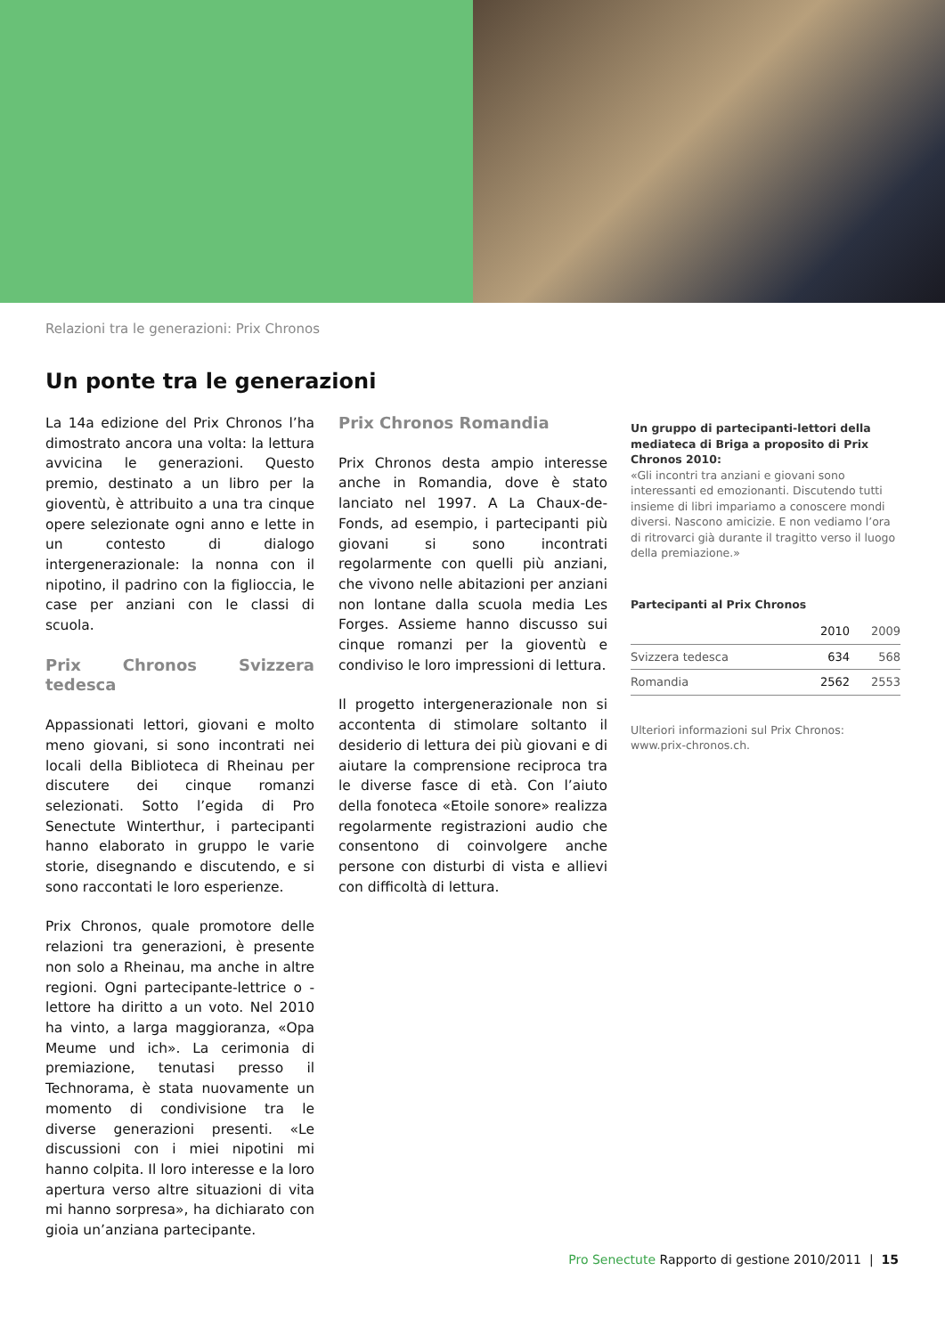Relazioni tra le generazioni: Prix Chronos
Un ponte tra le generazioni
La 14a edizione del Prix Chronos l’ha dimostrato ancora una volta: la lettura avvicina le generazioni. Questo premio, destinato a un libro per la gioventù, è attribuito a una tra cinque opere selezionate ogni anno e lette in un contesto di dialogo intergenerazionale: la nonna con il nipotino, il padrino con la figlioccia, le case per anziani con le classi di scuola.
Prix Chronos Svizzera tedesca
Appassionati lettori, giovani e molto meno giovani, si sono incontrati nei locali della Biblioteca di Rheinau per discutere dei cinque romanzi selezionati. Sotto l’egida di Pro Senectute Winterthur, i partecipanti hanno elaborato in gruppo le varie storie, disegnando e discutendo, e si sono raccontati le loro esperienze.
Prix Chronos, quale promotore delle relazioni tra generazioni, è presente non solo a Rheinau, ma anche in altre regioni. Ogni partecipante-lettrice o -lettore ha diritto a un voto. Nel 2010 ha vinto, a larga maggioranza, «Opa Meume und ich». La cerimonia di premiazione, tenutasi presso il Technorama, è stata nuovamente un momento di condivisione tra le diverse generazioni presenti. «Le discussioni con i miei nipotini mi hanno colpita. Il loro interesse e la loro apertura verso altre situazioni di vita mi hanno sorpresa», ha dichiarato con gioia un’anziana partecipante.
Prix Chronos Romandia
Prix Chronos desta ampio interesse anche in Romandia, dove è stato lanciato nel 1997. A La Chaux-de-Fonds, ad esempio, i partecipanti più giovani si sono incontrati regolarmente con quelli più anziani, che vivono nelle abitazioni per anziani non lontane dalla scuola media Les Forges. Assieme hanno discusso sui cinque romanzi per la gioventù e condiviso le loro impressioni di lettura.
Il progetto intergenerazionale non si accontenta di stimolare soltanto il desiderio di lettura dei più giovani e di aiutare la comprensione reciproca tra le diverse fasce di età. Con l’aiuto della fonoteca «Etoile sonore» realizza regolarmente registrazioni audio che consentono di coinvolgere anche persone con disturbi di vista e allievi con difficoltà di lettura.
Un gruppo di partecipanti-lettori della mediateca di Briga a proposito di Prix Chronos 2010:
«Gli incontri tra anziani e giovani sono interessanti ed emozionanti. Discutendo tutti insieme di libri impariamo a conoscere mondi diversi. Nascono amicizie. E non vediamo l’ora di ritrovarci già durante il tragitto verso il luogo della premiazione.»
Partecipanti al Prix Chronos
| | 2010 | 2009 |
| --- | --- | --- |
| Svizzera tedesca | 634 | 568 |
| Romandia | 2562 | 2553 |
Ulteriori informazioni sul Prix Chronos: www.prix-chronos.ch.
Pro Senectute Rapporto di gestione 2010/2011 | 15